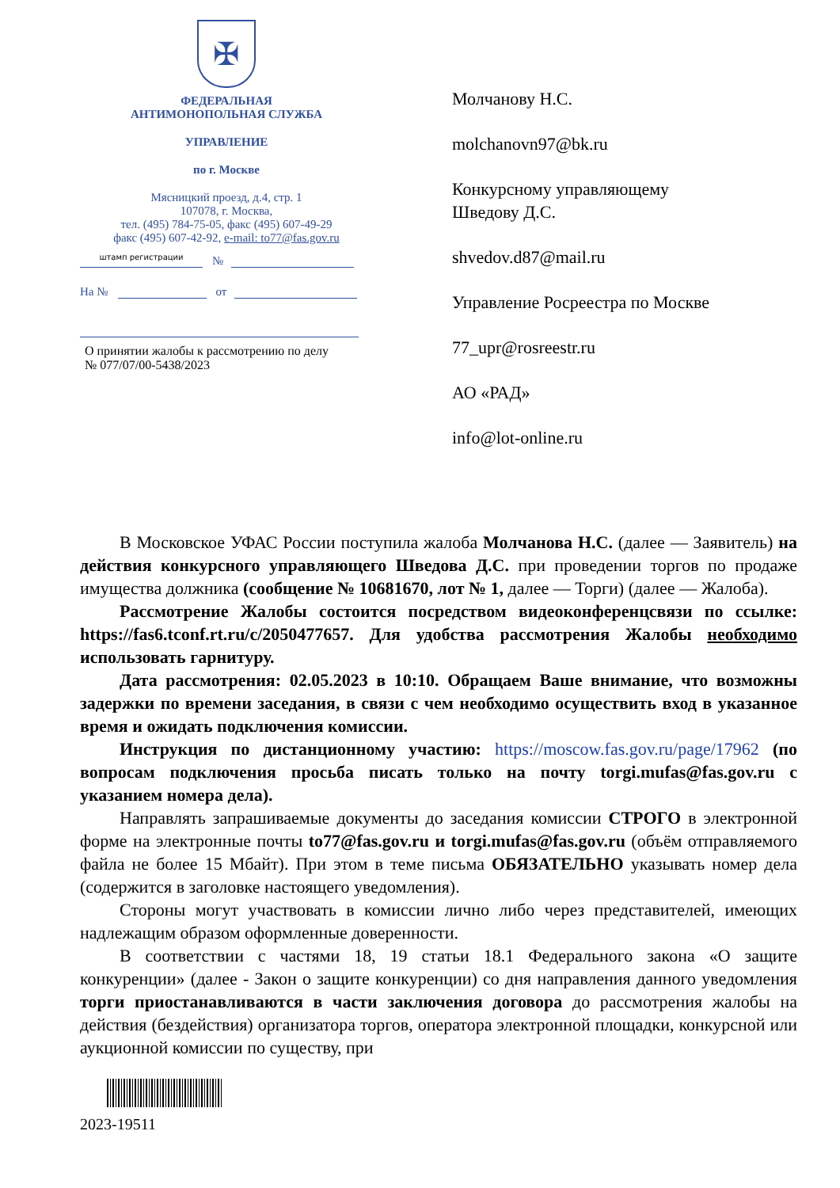✠
ФЕДЕРАЛЬНАЯ
АНТИМОНОПОЛЬНАЯ СЛУЖБА
УПРАВЛЕНИЕ
по г. Москве
Мясницкий проезд, д.4, стр. 1
107078, г. Москва,
тел. (495) 784-75-05, факс (495) 607-49-29
факс (495) 607-42-92, e-mail: to77@fas.gov.ru
штамп регистрации
№
На №
от
О принятии жалобы к рассмотрению по делу
№ 077/07/00-5438/2023
Молчанову Н.С.
molchanovn97@bk.ru
Конкурсному управляющему
Шведову Д.С.
shvedov.d87@mail.ru
Управление Росреестра по Москве
77_upr@rosreestr.ru
АО «РАД»
info@lot-online.ru
В Московское УФАС России поступила жалоба Молчанова Н.С. (далее — Заявитель) на действия конкурсного управляющего Шведова Д.С. при проведении торгов по продаже имущества должника (сообщение № 10681670, лот № 1, далее — Торги) (далее — Жалоба).
Рассмотрение Жалобы состоится посредством видеоконференцсвязи по ссылке: https://fas6.tconf.rt.ru/c/2050477657. Для удобства рассмотрения Жалобы необходимо использовать гарнитуру.
Дата рассмотрения: 02.05.2023 в 10:10. Обращаем Ваше внимание, что возможны задержки по времени заседания, в связи с чем необходимо осуществить вход в указанное время и ожидать подключения комиссии.
Инструкция по дистанционному участию: https://moscow.fas.gov.ru/page/17962 (по вопросам подключения просьба писать только на почту torgi.mufas@fas.gov.ru с указанием номера дела).
Направлять запрашиваемые документы до заседания комиссии СТРОГО в электронной форме на электронные почты to77@fas.gov.ru и torgi.mufas@fas.gov.ru (объём отправляемого файла не более 15 Мбайт). При этом в теме письма ОБЯЗАТЕЛЬНО указывать номер дела (содержится в заголовке настоящего уведомления).
Стороны могут участвовать в комиссии лично либо через представителей, имеющих надлежащим образом оформленные доверенности.
В соответствии с частями 18, 19 статьи 18.1 Федерального закона «О защите конкуренции» (далее - Закон о защите конкуренции) со дня направления данного уведомления торги приостанавливаются в части заключения договора до рассмотрения жалобы на действия (бездействия) организатора торгов, оператора электронной площадки, конкурсной или аукционной комиссии по существу, при
2023-19511